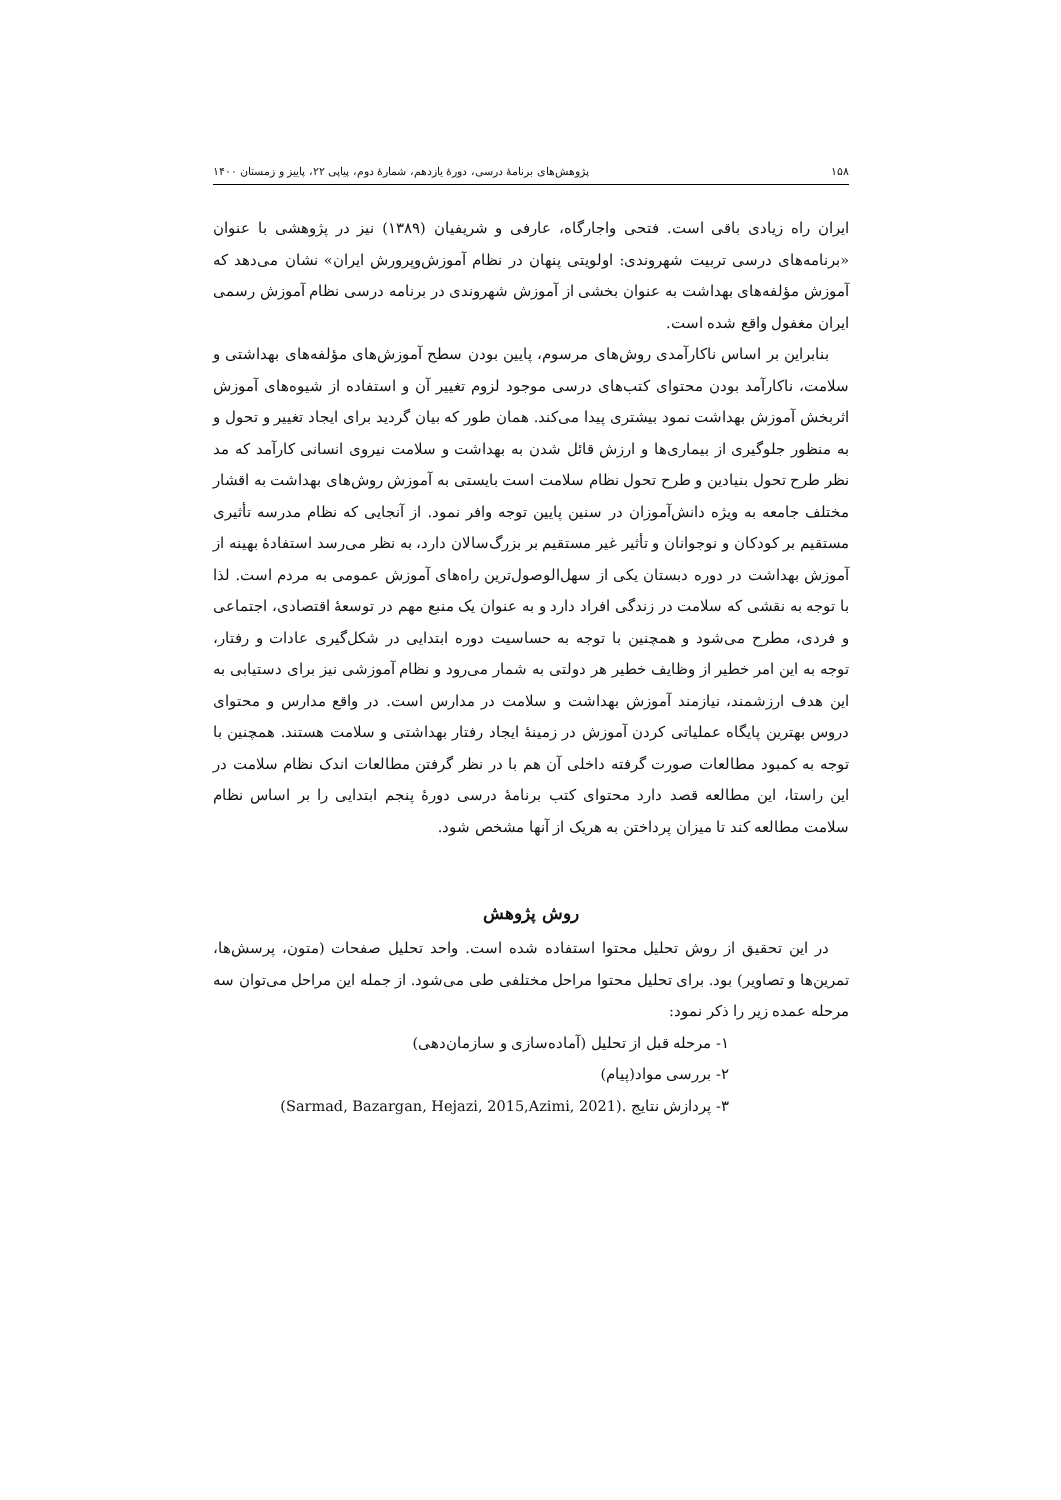۱۵۸ پژوهش‌های برنامهٔ درسی، دورهٔ یازدهم، شمارهٔ دوم، پیاپی ۲۲، پاییز و زمستان ۱۴۰۰
ایران راه زیادی باقی است. فتحی واجارگاه، عارفی و شریفیان (۱۳۸۹) نیز در پژوهشی با عنوان «برنامه‌های درسی تربیت شهروندی: اولویتی پنهان در نظام آموزش‌وپرورش ایران» نشان می‌دهد که آموزش مؤلفه‌های بهداشت به عنوان بخشی از آموزش شهروندی در برنامه درسی نظام آموزش رسمی ایران مغفول واقع شده است.
بنابراین بر اساس ناکارآمدی روش‌های مرسوم، پایین بودن سطح آموزش‌های مؤلفه‌های بهداشتی و سلامت، ناکارآمد بودن محتوای کتب‌های درسی موجود لزوم تغییر آن و استفاده از شیوه‌های آموزش اثربخش آموزش بهداشت نمود بیشتری پیدا می‌کند. همان طور که بیان گردید برای ایجاد تغییر و تحول و به منظور جلوگیری از بیماری‌ها و ارزش قائل شدن به بهداشت و سلامت نیروی انسانی کارآمد که مد نظر طرح تحول بنیادین و طرح تحول نظام سلامت است بایستی به آموزش روش‌های بهداشت به اقشار مختلف جامعه به ویژه دانش‌آموزان در سنین پایین توجه وافر نمود. از آنجایی که نظام مدرسه تأثیری مستقیم بر کودکان و نوجوانان و تأثیر غیر مستقیم بر بزرگ‌سالان دارد، به نظر می‌رسد استفادهٔ بهینه از آموزش بهداشت در دوره دبستان یکی از سهل‌الوصول‌ترین راه‌های آموزش عمومی به مردم است. لذا با توجه به نقشی که سلامت در زندگی افراد دارد و به عنوان یک منبع مهم در توسعهٔ اقتصادی، اجتماعی و فردی، مطرح می‌شود و همچنین با توجه به حساسیت دوره ابتدایی در شکل‌گیری عادات و رفتار، توجه به این امر خطیر از وظایف خطیر هر دولتی به شمار می‌رود و نظام آموزشی نیز برای دستیابی به این هدف ارزشمند، نیازمند آموزش بهداشت و سلامت در مدارس است. در واقع مدارس و محتوای دروس بهترین پایگاه عملیاتی کردن آموزش در زمینهٔ ایجاد رفتار بهداشتی و سلامت هستند. همچنین با توجه به کمبود مطالعات صورت گرفته داخلی آن هم با در نظر گرفتن مطالعات اندک نظام سلامت در این راستا، این مطالعه قصد دارد محتوای کتب برنامهٔ درسی دورهٔ پنجم ابتدایی را بر اساس نظام سلامت مطالعه کند تا میزان پرداختن به هریک از آنها مشخص شود.
روش پژوهش
در این تحقیق از روش تحلیل محتوا استفاده شده است. واحد تحلیل صفحات (متون، پرسش‌ها، تمرین‌ها و تصاویر) بود. برای تحلیل محتوا مراحل مختلفی طی می‌شود. از جمله این مراحل می‌توان سه مرحله عمده زیر را ذکر نمود:
۱- مرحله قبل از تحلیل (آماده‌سازی و سازمان‌دهی)
۲- بررسی مواد(پیام)
۳- پردازش نتایج (Sarmad, Bazargan, Hejazi, 2015,Azimi, 2021).